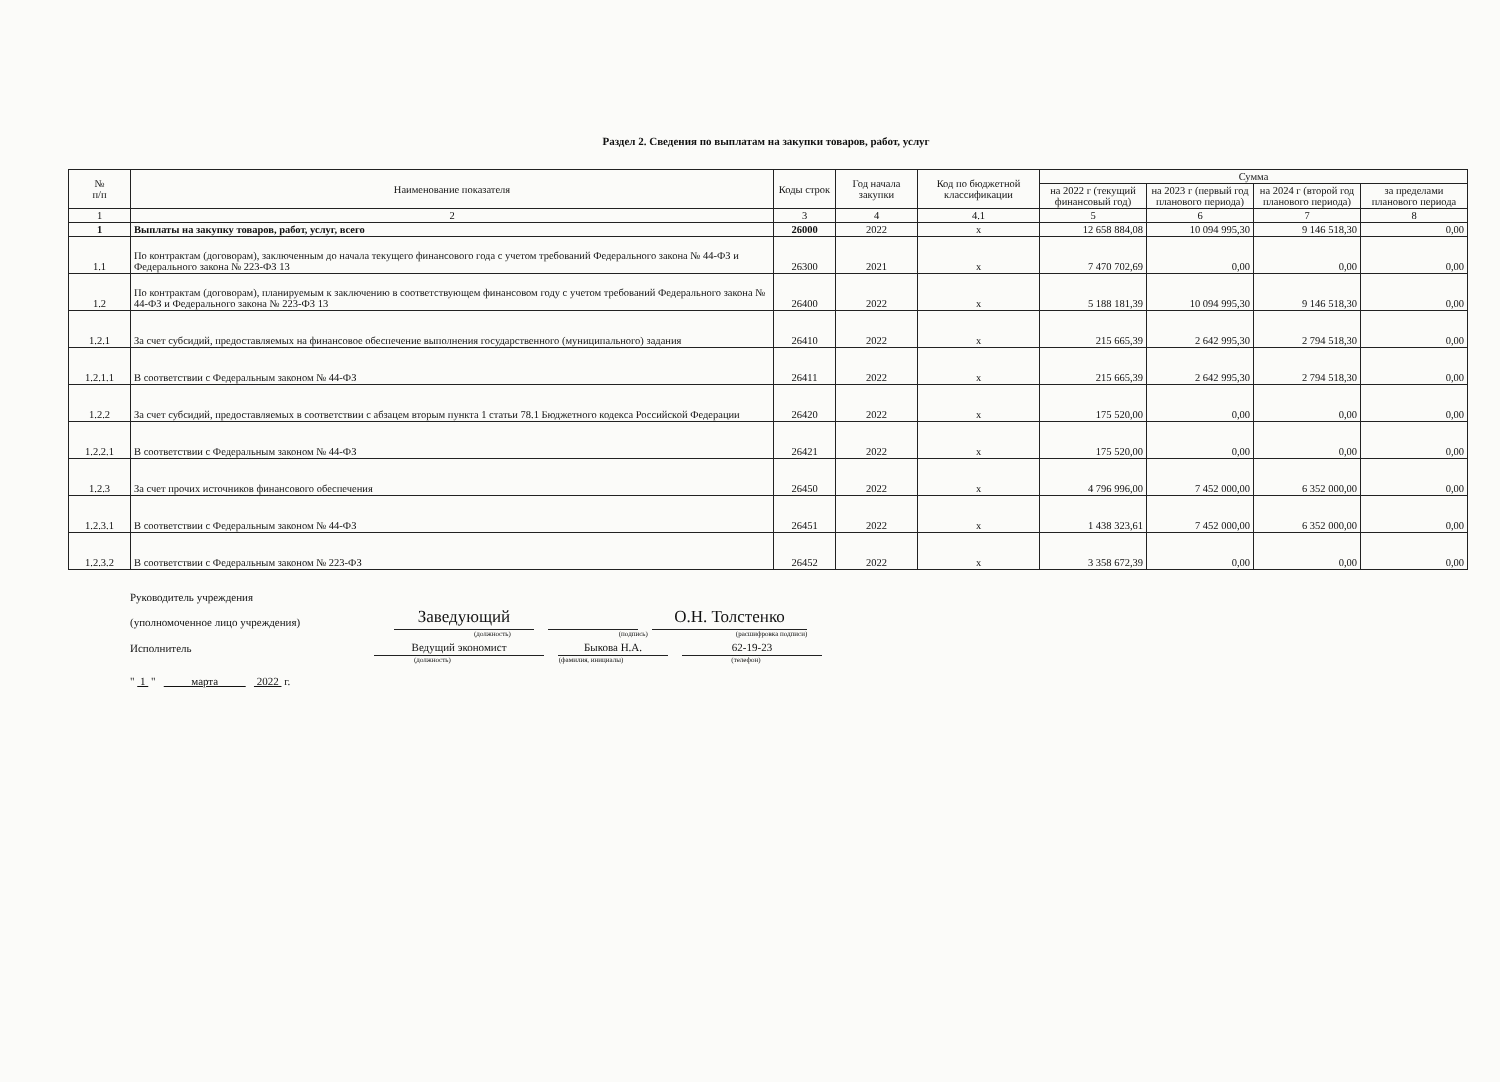Раздел 2. Сведения по выплатам на закупки товаров, работ, услуг
| № п/п | Наименование показателя | Коды строк | Год начала закупки | Код по бюджетной классификации | Сумма | | | |
| --- | --- | --- | --- | --- | --- | --- | --- | --- |
| | | | | | на 2022 г (текущий финансовый год) | на 2023 г (первый год планового периода) | на 2024 г (второй год планового периода) | за пределами планового периода |
| 1 | 2 | 3 | 4 | 4.1 | 5 | 6 | 7 | 8 |
| 1 | Выплаты на закупку товаров, работ, услуг, всего | 26000 | 2022 | x | 12 658 884,08 | 10 094 995,30 | 9 146 518,30 | 0,00 |
| 1.1 | По контрактам (договорам), заключенным до начала текущего финансового года с учетом требований Федерального закона № 44-ФЗ и Федерального закона № 223-ФЗ 13 | 26300 | 2021 | x | 7 470 702,69 | 0,00 | 0,00 | 0,00 |
| 1.2 | По контрактам (договорам), планируемым к заключению в соответствующем финансовом году с учетом требований Федерального закона № 44-ФЗ и Федерального закона № 223-ФЗ 13 | 26400 | 2022 | x | 5 188 181,39 | 10 094 995,30 | 9 146 518,30 | 0,00 |
| 1.2.1 | За счет субсидий, предоставляемых на финансовое обеспечение выполнения государственного (муниципального) задания | 26410 | 2022 | x | 215 665,39 | 2 642 995,30 | 2 794 518,30 | 0,00 |
| 1.2.1.1 | В соответствии с Федеральным законом № 44-ФЗ | 26411 | 2022 | x | 215 665,39 | 2 642 995,30 | 2 794 518,30 | 0,00 |
| 1.2.2 | За счет субсидий, предоставляемых в соответствии с абзацем вторым пункта 1 статьи 78.1 Бюджетного кодекса Российской Федерации | 26420 | 2022 | x | 175 520,00 | 0,00 | 0,00 | 0,00 |
| 1.2.2.1 | В соответствии с Федеральным законом № 44-ФЗ | 26421 | 2022 | x | 175 520,00 | 0,00 | 0,00 | 0,00 |
| 1.2.3 | За счет прочих источников финансового обеспечения | 26450 | 2022 | x | 4 796 996,00 | 7 452 000,00 | 6 352 000,00 | 0,00 |
| 1.2.3.1 | В соответствии с Федеральным законом № 44-ФЗ | 26451 | 2022 | x | 1 438 323,61 | 7 452 000,00 | 6 352 000,00 | 0,00 |
| 1.2.3.2 | В соответствии с Федеральным законом № 223-ФЗ | 26452 | 2022 | x | 3 358 672,39 | 0,00 | 0,00 | 0,00 |
Руководитель учреждения
(уполномоченное лицо учреждения) Заведующий О.Н. Толстенко
(должность) (подпись) (расшифровка подписи)
Исполнитель Ведущий экономист Быкова Н.А. 62-19-23
(должность) (фамилия, инициалы) (телефон)
" 1 " марта 2022 г.